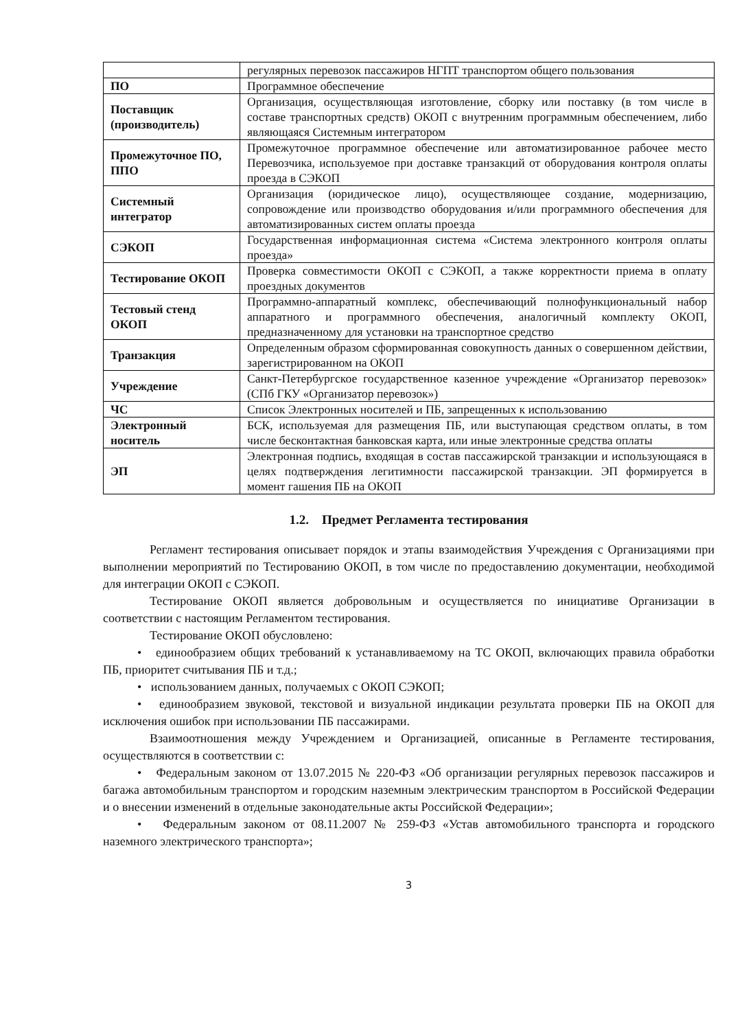| | регулярных перевозок пассажиров НГПТ транспортом общего пользования |
| ПО | Программное обеспечение |
| Поставщик (производитель) | Организация, осуществляющая изготовление, сборку или поставку (в том числе в составе транспортных средств) ОКОП с внутренним программным обеспечением, либо являющаяся Системным интегратором |
| Промежуточное ПО, ППО | Промежуточное программное обеспечение или автоматизированное рабочее место Перевозчика, используемое при доставке транзакций от оборудования контроля оплаты проезда в СЭКОП |
| Системный интегратор | Организация (юридическое лицо), осуществляющее создание, модернизацию, сопровождение или производство оборудования и/или программного обеспечения для автоматизированных систем оплаты проезда |
| СЭКОП | Государственная информационная система «Система электронного контроля оплаты проезда» |
| Тестирование ОКОП | Проверка совместимости ОКОП с СЭКОП, а также корректности приема в оплату проездных документов |
| Тестовый стенд ОКОП | Программно-аппаратный комплекс, обеспечивающий полнофункциональный набор аппаратного и программного обеспечения, аналогичный комплекту ОКОП, предназначенному для установки на транспортное средство |
| Транзакция | Определенным образом сформированная совокупность данных о совершенном действии, зарегистрированном на ОКОП |
| Учреждение | Санкт-Петербургское государственное казенное учреждение «Организатор перевозок» (СПб ГКУ «Организатор перевозок») |
| ЧС | Список Электронных носителей и ПБ, запрещенных к использованию |
| Электронный носитель | БСК, используемая для размещения ПБ, или выступающая средством оплаты, в том числе бесконтактная банковская карта, или иные электронные средства оплаты |
| ЭП | Электронная подпись, входящая в состав пассажирской транзакции и использующаяся в целях подтверждения легитимности пассажирской транзакции. ЭП формируется в момент гашения ПБ на ОКОП |
1.2. Предмет Регламента тестирования
Регламент тестирования описывает порядок и этапы взаимодействия Учреждения с Организациями при выполнении мероприятий по Тестированию ОКОП, в том числе по предоставлению документации, необходимой для интеграции ОКОП с СЭКОП.
Тестирование ОКОП является добровольным и осуществляется по инициативе Организации в соответствии с настоящим Регламентом тестирования.
Тестирование ОКОП обусловлено:
• единообразием общих требований к устанавливаемому на ТС ОКОП, включающих правила обработки ПБ, приоритет считывания ПБ и т.д.;
• использованием данных, получаемых с ОКОП СЭКОП;
• единообразием звуковой, текстовой и визуальной индикации результата проверки ПБ на ОКОП для исключения ошибок при использовании ПБ пассажирами.
Взаимоотношения между Учреждением и Организацией, описанные в Регламенте тестирования, осуществляются в соответствии с:
• Федеральным законом от 13.07.2015 № 220-ФЗ «Об организации регулярных перевозок пассажиров и багажа автомобильным транспортом и городским наземным электрическим транспортом в Российской Федерации и о внесении изменений в отдельные законодательные акты Российской Федерации»;
• Федеральным законом от 08.11.2007 № 259-ФЗ «Устав автомобильного транспорта и городского наземного электрического транспорта»;
3